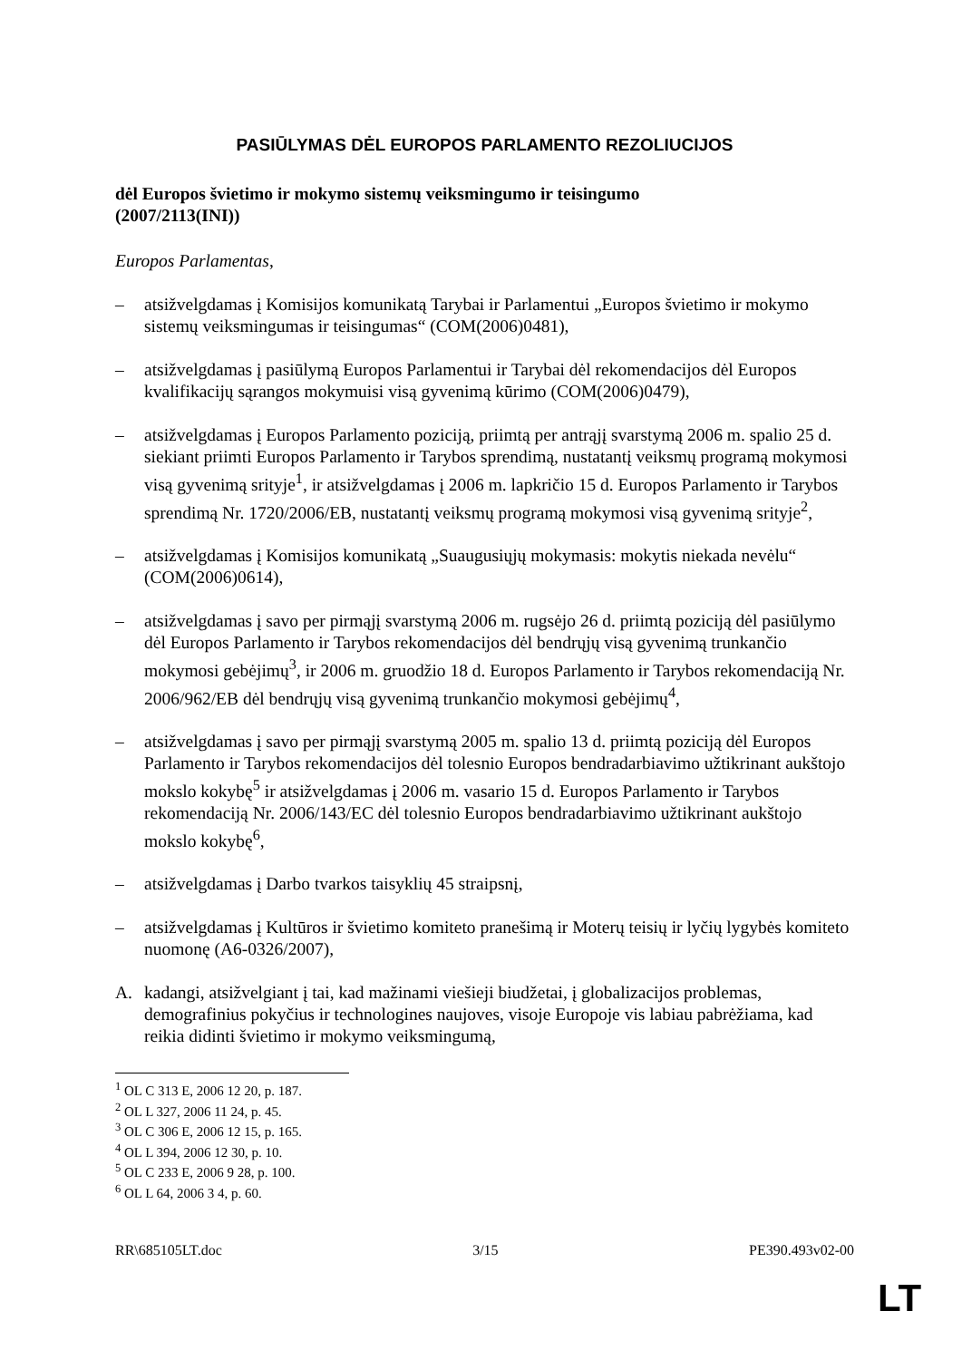PASIŪLYMAS DĖL EUROPOS PARLAMENTO REZOLIUCIJOS
dėl Europos švietimo ir mokymo sistemų veiksmingumo ir teisingumo
(2007/2113(INI))
Europos Parlamentas,
– atsižvelgdamas į Komisijos komunikatą Tarybai ir Parlamentui „Europos švietimo ir mokymo sistemų veiksmingumas ir teisingumas“ (COM(2006)0481),
– atsižvelgdamas į pasiūlymą Europos Parlamentui ir Tarybai dėl rekomendacijos dėl Europos kvalifikacijų sąrangos mokymuisi visą gyvenimą kūrimo (COM(2006)0479),
– atsižvelgdamas į Europos Parlamento poziciją, priimtą per antrąjį svarstymą 2006 m. spalio 25 d. siekiant priimti Europos Parlamento ir Tarybos sprendimą, nustatantį veiksmų programą mokymosi visą gyvenimą srityje<sup>1</sup>, ir atsižvelgdamas į 2006 m. lapkričio 15 d. Europos Parlamento ir Tarybos sprendimą Nr. 1720/2006/EB, nustatantį veiksmų programą mokymosi visą gyvenimą srityje<sup>2</sup>,
– atsižvelgdamas į Komisijos komunikatą „Suaugusiųjų mokymasis: mokytis niekada nevėlu“ (COM(2006)0614),
– atsižvelgdamas į savo per pirmąjį svarstymą 2006 m. rugsėjo 26 d. priimtą poziciją dėl pasiūlymo dėl Europos Parlamento ir Tarybos rekomendacijos dėl bendrųjų visą gyvenimą trunkančio mokymosi gebėjimų<sup>3</sup>, ir 2006 m. gruodžio 18 d. Europos Parlamento ir Tarybos rekomendaciją Nr. 2006/962/EB dėl bendrųjų visą gyvenimą trunkančio mokymosi gebėjimų<sup>4</sup>,
– atsižvelgdamas į savo per pirmąjį svarstymą 2005 m. spalio 13 d. priimtą poziciją dėl Europos Parlamento ir Tarybos rekomendacijos dėl tolesnio Europos bendradarbiavimo užtikrinant aukštojo mokslo kokybę<sup>5</sup> ir atsižvelgdamas į 2006 m. vasario 15 d. Europos Parlamento ir Tarybos rekomendaciją Nr. 2006/143/EC dėl tolesnio Europos bendradarbiavimo užtikrinant aukštojo mokslo kokybę<sup>6</sup>,
– atsižvelgdamas į Darbo tvarkos taisyklių 45 straipsnį,
– atsižvelgdamas į Kultūros ir švietimo komiteto pranešimą ir Moterų teisių ir lyčių lygybės komiteto nuomonę (A6-0326/2007),
A. kadangi, atsižvelgiant į tai, kad mažinami viešieji biudžetai, į globalizacijos problemas, demografinius pokyčius ir technologines naujoves, visoje Europoje vis labiau pabrėžiama, kad reikia didinti švietimo ir mokymo veiksmingumą,
<sup>1</sup> OL C 313 E, 2006 12 20, p. 187.
<sup>2</sup> OL L 327, 2006 11 24, p. 45.
<sup>3</sup> OL C 306 E, 2006 12 15, p. 165.
<sup>4</sup> OL L 394, 2006 12 30, p. 10.
<sup>5</sup> OL C 233 E, 2006 9 28, p. 100.
<sup>6</sup> OL L 64, 2006 3 4, p. 60.
RR\685105LT.doc 3/15 PE390.493v02-00
LT